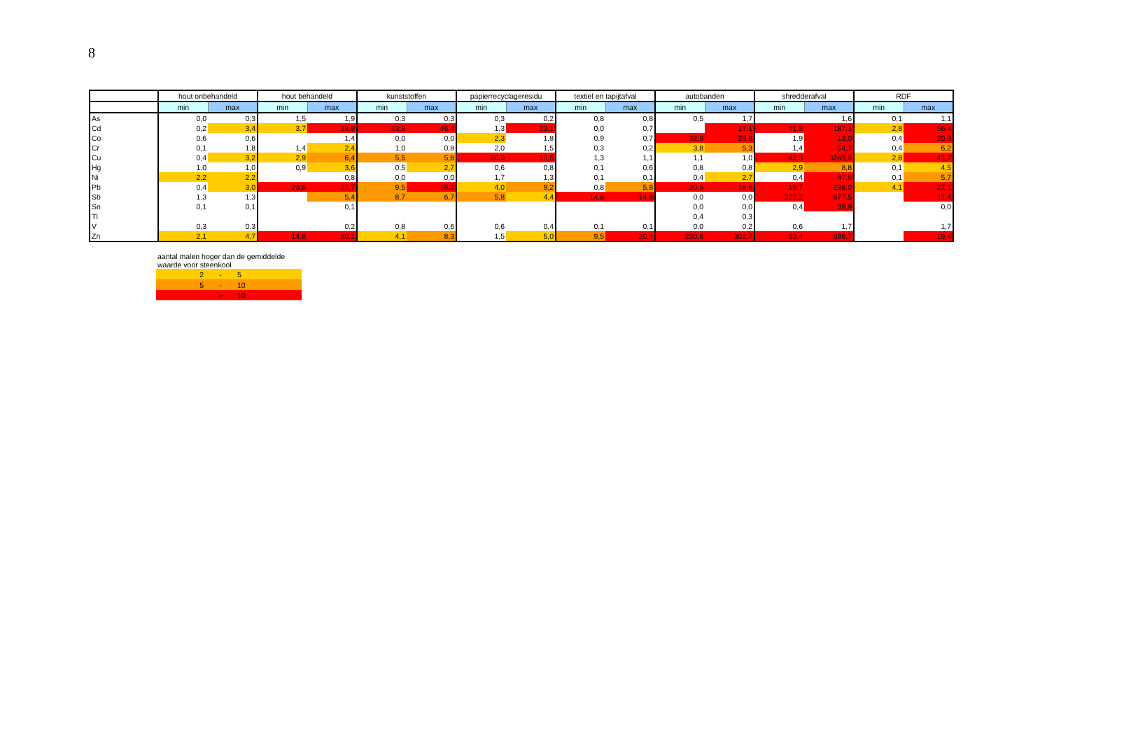8
| | hout onbehandeld | | hout behandeld | | kunststoffen | | papierrecyclageresidu | | textiel en tapijtafval | | autobanden | | shredderafval | | RDF | |
| --- | --- | --- | --- | --- | --- | --- | --- | --- | --- | --- | --- | --- | --- | --- | --- | --- |
| | min | max | min | max | min | max | min | max | min | max | min | max | min | max | min | max |
| As | 0,0 | 0,3 | 1,5 | 1,9 | 0,3 | 0,3 | 0,3 | 0,2 | 0,8 | 0,8 | 0,5 | 1,7 | | 1,6 | 0,1 | 1,1 |
| Cd | 0,2 | 3,4 | 3,7 | 28,9 | 13,9 | 46,4 | 1,3 | 23,1 | 0,0 | 0,7 | | 17,1 | 41,8 | 187,1 | 2,8 | 56,4 |
| Co | 0,6 | 0,6 | | 1,4 | 0,0 | 0,0 | 2,3 | 1,8 | 0,9 | 0,7 | 32,9 | 29,8 | 1,9 | 13,0 | 0,4 | 20,0 |
| Cr | 0,1 | 1,8 | 1,4 | 2,4 | 1,0 | 0,8 | 2,0 | 1,5 | 0,3 | 0,2 | 3,8 | 5,3 | 1,4 | 54,7 | 0,4 | 6,2 |
| Cu | 0,4 | 3,2 | 2,9 | 6,4 | 5,5 | 5,8 | 20,0 | 15,6 | 1,3 | 1,1 | 1,1 | 1,0 | 42,3 | 3243,5 | 2,8 | 41,7 |
| Hg | 1,0 | 1,0 | 0,9 | 3,6 | 0,5 | 2,7 | 0,6 | 0,8 | 0,1 | 0,6 | 0,8 | 0,8 | 2,9 | 8,8 | 0,1 | 4,5 |
| Ni | 2,2 | 2,2 | | 0,8 | 0,0 | 0,0 | 1,7 | 1,3 | 0,1 | 0,1 | 0,4 | 2,7 | 0,4 | 47,5 | 0,1 | 5,7 |
| Pb | 0,4 | 3,0 | 23,6 | 27,7 | 9,5 | 16,3 | 4,0 | 9,2 | 0,8 | 5,8 | 20,5 | 18,6 | 19,7 | 238,0 | 4,1 | 27,1 |
| Sb | 1,3 | 1,3 | | 5,4 | 8,7 | 6,7 | 5,8 | 4,4 | 14,8 | 14,8 | 0,0 | 0,0 | 322,2 | 677,5 | | 11,4 |
| Sn | 0,1 | 0,1 | | 0,1 | | | | | | | 0,0 | 0,0 | 0,4 | 39,9 | | 0,0 |
| Tl | | | | | | | | | | | 0,4 | 0,3 | | | | |
| V | 0,3 | 0,3 | | 0,2 | 0,8 | 0,6 | 0,6 | 0,4 | 0,1 | 0,1 | 0,0 | 0,2 | 0,6 | 1,7 | | 1,7 |
| Zn | 2,1 | 4,7 | 14,8 | 80,1 | 4,1 | 8,3 | 1,5 | 5,0 | 9,5 | 20,4 | 250,6 | 302,7 | 53,4 | 698,7 | | 19,4 |
| aantal malen hoger dan de gemiddelde waarde voor steenkool | | |
| 2 | - | 5 |
| 5 | - | 10 |
| | > | 10 |